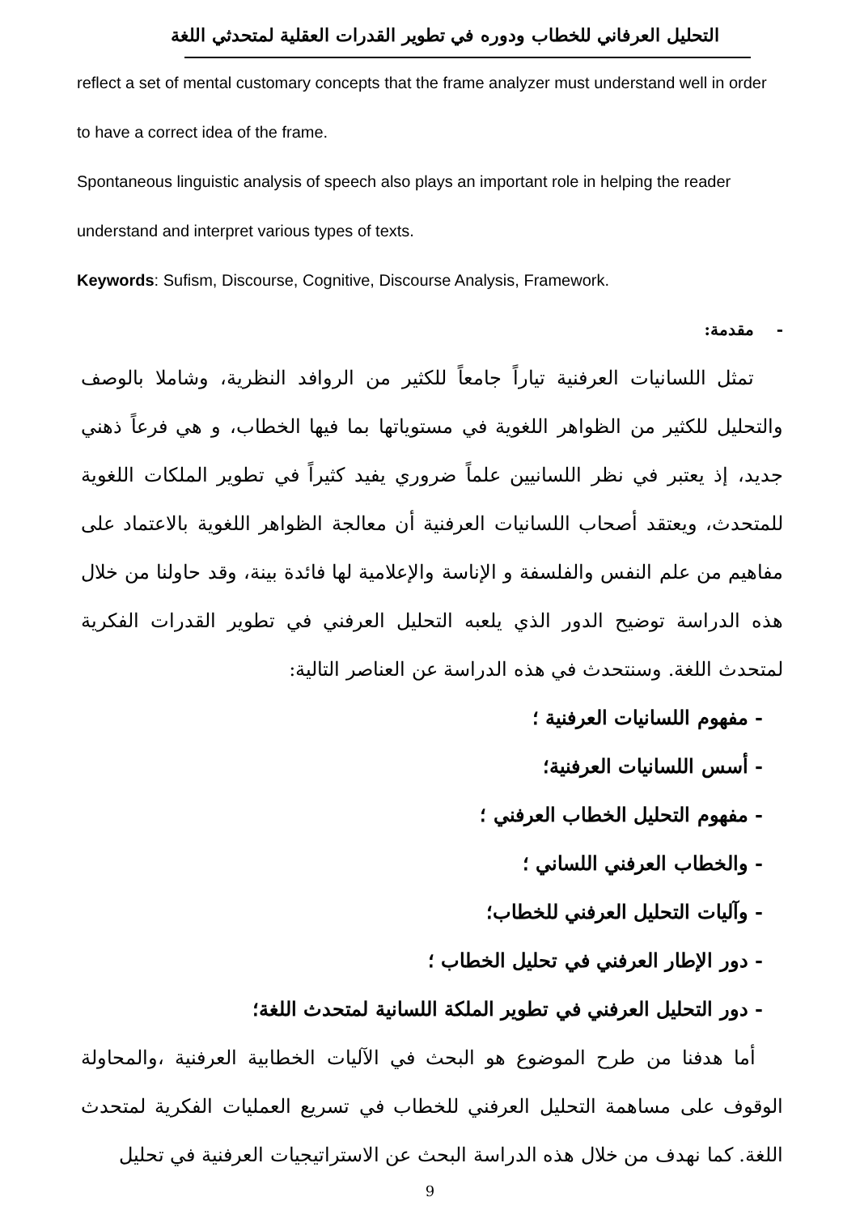التحليل العرفاني للخطاب ودوره في تطوير القدرات العقلية لمتحدثي اللغة
reflect a set of mental customary concepts that the frame analyzer must understand well in order to have a correct idea of the frame.
Spontaneous linguistic analysis of speech also plays an important role in helping the reader understand and interpret various types of texts.
Keywords: Sufism, Discourse, Cognitive, Discourse Analysis, Framework.
- مقدمة:
تمثل اللسانيات العرفنية تياراً جامعاً للكثير من الروافد النظرية، وشاملا بالوصف والتحليل للكثير من الظواهر اللغوية في مستوياتها بما فيها الخطاب، و هي فرعاً ذهني جديد، إذ يعتبر في نظر اللسانيين علماً ضروري يفيد كثيراً في تطوير الملكات اللغوية للمتحدث، ويعتقد أصحاب اللسانيات العرفنية أن معالجة الظواهر اللغوية بالاعتماد على مفاهيم من علم النفس والفلسفة و الإناسة والإعلامية لها فائدة بينة، وقد حاولنا من خلال هذه الدراسة توضيح الدور الذي يلعبه التحليل العرفني في تطوير القدرات الفكرية لمتحدث اللغة. وسنتحدث في هذه الدراسة عن العناصر التالية:
- مفهوم اللسانيات العرفنية ؛
- أسس اللسانيات العرفنية؛
- مفهوم التحليل الخطاب العرفني ؛
- والخطاب العرفني اللساني ؛
- وآليات التحليل العرفني للخطاب؛
- دور الإطار العرفني في تحليل الخطاب ؛
- دور التحليل العرفني في تطوير الملكة اللسانية لمتحدث اللغة؛
أما هدفنا من طرح الموضوع هو البحث في الآليات الخطابية العرفنية ،والمحاولة الوقوف على مساهمة التحليل العرفني للخطاب في تسريع العمليات الفكرية لمتحدث اللغة. كما نهدف من خلال هذه الدراسة البحث عن الاستراتيجيات العرفنية في تحليل
9